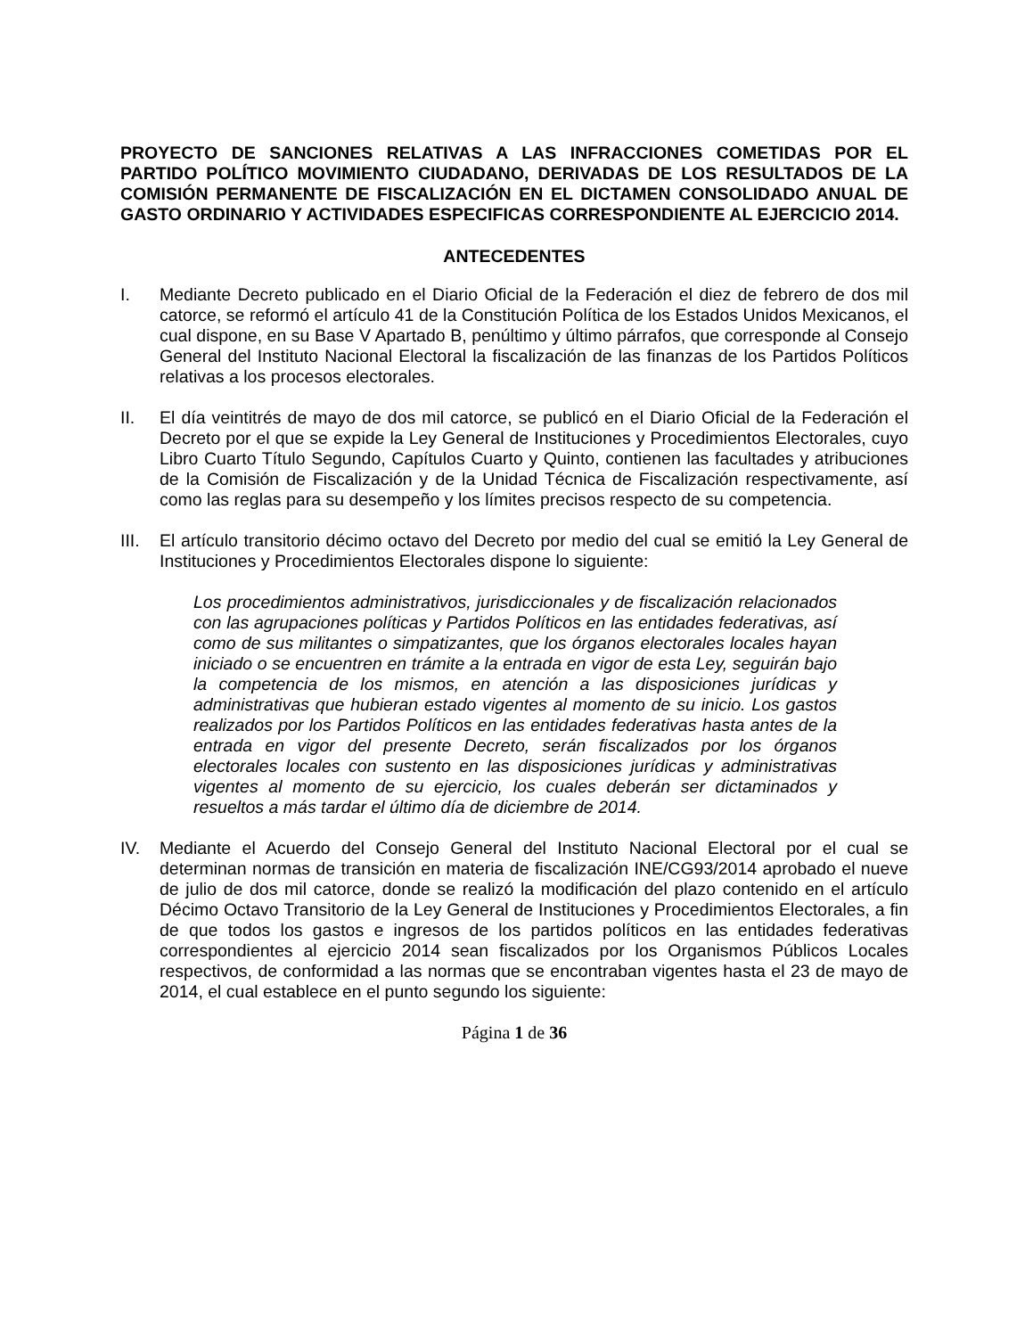PROYECTO DE SANCIONES RELATIVAS A LAS INFRACCIONES COMETIDAS POR EL PARTIDO POLÍTICO MOVIMIENTO CIUDADANO, DERIVADAS DE LOS RESULTADOS DE LA COMISIÓN PERMANENTE DE FISCALIZACIÓN EN EL DICTAMEN CONSOLIDADO ANUAL DE GASTO ORDINARIO Y ACTIVIDADES ESPECIFICAS CORRESPONDIENTE AL EJERCICIO 2014.
ANTECEDENTES
I. Mediante Decreto publicado en el Diario Oficial de la Federación el diez de febrero de dos mil catorce, se reformó el artículo 41 de la Constitución Política de los Estados Unidos Mexicanos, el cual dispone, en su Base V Apartado B, penúltimo y último párrafos, que corresponde al Consejo General del Instituto Nacional Electoral la fiscalización de las finanzas de los Partidos Políticos relativas a los procesos electorales.
II. El día veintitrés de mayo de dos mil catorce, se publicó en el Diario Oficial de la Federación el Decreto por el que se expide la Ley General de Instituciones y Procedimientos Electorales, cuyo Libro Cuarto Título Segundo, Capítulos Cuarto y Quinto, contienen las facultades y atribuciones de la Comisión de Fiscalización y de la Unidad Técnica de Fiscalización respectivamente, así como las reglas para su desempeño y los límites precisos respecto de su competencia.
III.
El artículo transitorio décimo octavo del Decreto por medio del cual se emitió la Ley General de Instituciones y Procedimientos Electorales dispone lo siguiente:
Los procedimientos administrativos, jurisdiccionales y de fiscalización relacionados con las agrupaciones políticas y Partidos Políticos en las entidades federativas, así como de sus militantes o simpatizantes, que los órganos electorales locales hayan iniciado o se encuentren en trámite a la entrada en vigor de esta Ley, seguirán bajo la competencia de los mismos, en atención a las disposiciones jurídicas y administrativas que hubieran estado vigentes al momento de su inicio. Los gastos realizados por los Partidos Políticos en las entidades federativas hasta antes de la entrada en vigor del presente Decreto, serán fiscalizados por los órganos electorales locales con sustento en las disposiciones jurídicas y administrativas vigentes al momento de su ejercicio, los cuales deberán ser dictaminados y resueltos a más tardar el último día de diciembre de 2014.
IV. Mediante el Acuerdo del Consejo General del Instituto Nacional Electoral por el cual se determinan normas de transición en materia de fiscalización INE/CG93/2014 aprobado el nueve de julio de dos mil catorce, donde se realizó la modificación del plazo contenido en el artículo Décimo Octavo Transitorio de la Ley General de Instituciones y Procedimientos Electorales, a fin de que todos los gastos e ingresos de los partidos políticos en las entidades federativas correspondientes al ejercicio 2014 sean fiscalizados por los Organismos Públicos Locales respectivos, de conformidad a las normas que se encontraban vigentes hasta el 23 de mayo de 2014, el cual establece en el punto segundo los siguiente:
Página 1 de 36